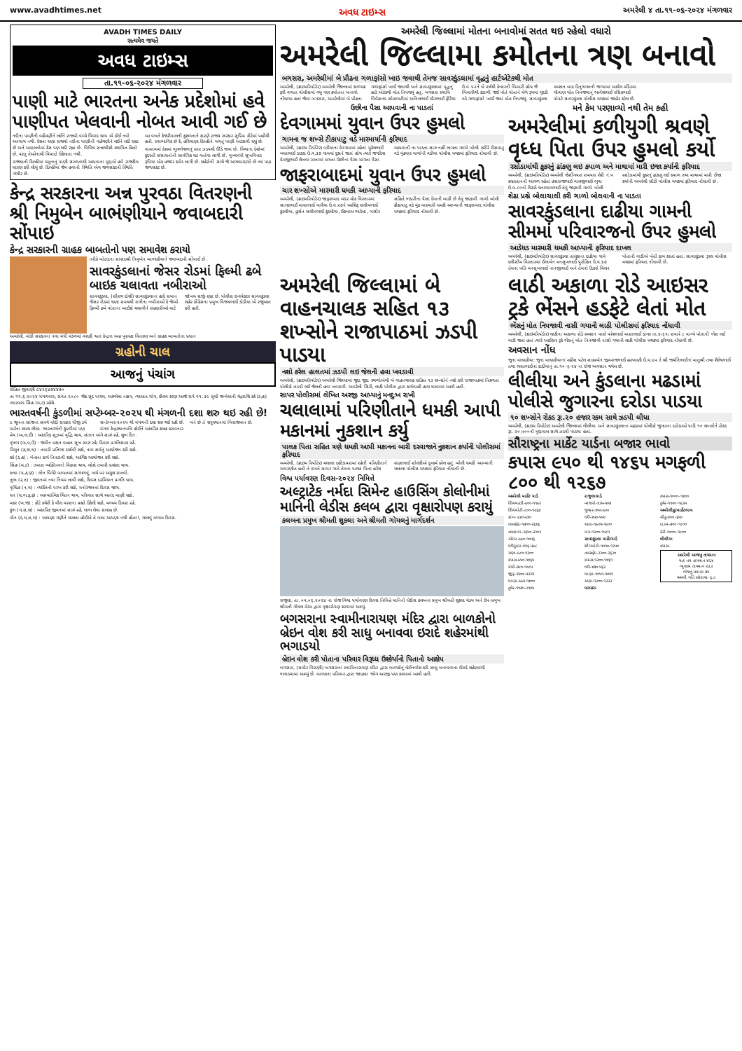www.avadhtimes.net અવધ ટાઇમ્સ અમરેલી ૪ તા.૧૧-૦૬-૨૦૨૪ મંગળવાર
AVADH TIMES DAILY
સત્યમેવ જયતે
અવધ ટાઇમ્સ
તા.૧૧-૦૬-૨૦૨૪ મંગળવાર
પાણી માટે ભારતના અનેક પ્રદેશોમાં હવે પાણીપત ખેલવાની નોબત આવી ગઈ છે
નદીના પાણીની વહેંચણીને લઈને રાજ્યો વચ્ચે વિવાદ થાય એ કોઈ નવો અધ્યાય નથી. દેશના ઘણા રાજ્યો નદીના પાણીની વહેંચણીને લઈને લડી રહ્યા છે અને અદાલતોમાં કેસ પણ લડી રહ્યા છે. વિવિધ સત્તાધીશો સ્થાપિત હિતો છે, પરંતુ તેઓનાથી વિવાદો ઉકેલાતા નથી.
રાજધાની દિલ્હીમાં યમુનાનું પાણી સરળતાથી આપવાના મુદ્દાએ હવે રાજકીય ધારણ કરી લીધું છે. દિલ્હીમાં જેમ હવાની સ્થિતિ એમ જળસંકટની સ્થિતિ ગંભીર છે.
આ વખતે કેજરીવાલની કુશળતાને કારણે રાજ્ય સરકાર સુપ્રિમ કોર્ટમાં પહોંચી હતી. સ્વાભાવિક છે કે, હરિયાણા દિલ્હીને મળતું પાણી અટકાવી રહ્યું છે.
વાસ્તવમાં દેશમાં ભૂગર્ભજળનું સ્તર ઝડપથી ઊંડે જવા છે. વિશ્વના દેશોમાં કુદરતી સંસાધનોની સાર્વત્રિક ઘટ વર્તાવા લાગી છે. મુખ્યમંત્રી સુખવિન્દર રૂપિયા એક હજાર કરોડ લાગી છે. શહેરોની સાથે જે અભયારણ્યો છે ત્યાં પણ જળસંકટ છે.
કેન્દ્ર સરકારના અન્ન પુરવઠા વિતરણની શ્રી નિમુબેન બાભંણીયાને જવાબદારી સોંપાઇ
કેન્દ્ર સરકારની ગ્રાહક બાબતોનો પણ સમાવેશ કરાયો
તરીકે બોટાદના સાંસદશ્રી નિમુબેન બાભંણીયાને જવાબદારી સોંપાઈ છે.
સાવરકુંડલાનાં જેસર રોડમાં ફિલ્મી ઢબે બાઇક ચલાવતા નબીરાઓ
સાવરકુંડલા, (સૌરભ દોશી) સાવરકુંડલાના હાર્દ સમાન જેસર રોડમાં ઘણા સમયથી રાત્રીના નબીરાઓ કે જેઓ ફિલ્મી ઢબે પોતાના બાઈકો ચલાવીને રાહદારીઓ માટે જોખમ સર્જી રહ્યા છે. પોલીસ ઇન્સ્પેકટર સાવરકુંડલા શહેર કોંગ્રેસના પ્રમુખ વિજયભાઈ ડોડીયા એ રજૂઆત કરી હતી.
અમરેલી, મોદી સરકારના નવા મંત્રી મંડળમાં વરણી થતાં કેન્દ્રના અન્ન પુરવઠા વિતરણ અને ગ્રાહક બાબતોના પ્રધાન
ગ્રહોની ચાલ
આજનું પંચાંગ
રોહિત જીવાણી ૯૪૨૬૪૭૪૪૭૦
તા ૧૧.૬.૨૦૨૪ મંગળવાર, સંવંત ૨૦૮૦ જેઠ સુદ પાંચમ, આશ્લેષા નક્ષત્ર, વ્યાઘાત યોગ, કૌલવ કરણ આજે રાત્રે ૧૧.૩૯ સુધી જન્મેલાની ચંદ્રરાશિ કર્ક (ડ,હ) ત્યારબાદ સિંહ (મ,ટ) રહેશે.
ભારતવર્ષની કુંડળીમાં સપ્ટેમ્બર-૨૦૨૫ થી મંગળની દશા શરુ થઇ રહી છે!
૯ જૂનના સાંજના સમયે મોદી સરકાર ત્રીજી ટર્મ માટેના શપથ લીધા. ભારતવર્ષની કુંડળીમાં પણ સપ્ટેમ્બર-૨૦૨૫ થી મંગળની દશા શરુ થઈ રહી છે. મંગળ કેન્દ્રસ્થાનપતિ હોઈને આંતરિક કલહ કરાવનાર બને છે તે શત્રુસ્થાનમાં બિરાજમાન છે.
મેષ (અ,લ,ઈ) : આંતરિક સૂઝમાં વૃદ્ધિ થાય, સંતાન અંગે સારું રહે, શુભ દિન.
વૃષભ (બ,વ,ઉ) : જમીન મકાન વાહન સુખ સારું રહે, દિવસ પ્રગતિકારક રહે.
મિથુન (ક,છ,ઘ) : તમારી પ્રતિભા દર્શાવી શકો, નવા કાર્યનું આયોજન કરી શકો.
કર્ક (ડ,હ) : બેન્કના કાર્ય નિપટાવી શકો, આર્થિક આયોજન કરી શકો.
સિંહ (મ,ટ) : તમારા વ્યક્તિત્વનો વિકાસ થાય, લોકો તમારી પ્રશંસા થાય.
કન્યા (પ,ઠ,ણ) : લોન વિગેરે બાબતમાં સાંભળવું, ખર્ચ પર અંકુશ રાખવો.
તુલા (ર,ત) : જીવનમાં નવા નિયમ લાવી શકો, દિવસ દરમિયાન પ્રગતિ થાય.
વૃશ્ચિક (ન,ય) : વ્યક્તિની પરખ કરી શકો, મનોરંજનમાં દિવસ જાય.
ધન (ધ,ભ,ફ,ઢ) : આધ્યાત્મિક ચિંતન થાય, પરિવાર સાથે આનંદ માણી શકો.
મકર (ખ,જ) : કોર્ટ કચેરી કે વીલ વરસના પ્રશ્નો ઉકેલી શકો, મધ્યમ દિવસ રહે.
કુંભ (ગ,સ,શ) : આંતરિક જીવનમાં સારું રહે, લાભ લેવા સલાહ છે.
મીન (દ,ચ,ઝ,થ) : આપણા ગણીને ચાલતા હોઈએ તે બધા આપણા નથી હોતા!, ચાલવું મધ્યમ દિવસ.
અમરેલી જિલ્લામાં મોતના બનાવોમાં સતત થઇ રહેલો વધારો
અમરેલી જિલ્લામા કમોતના ત્રણ બનાવો
બગસરા, અમરેલીમાં બે પ્રૌઢના ગળાફાંસો ખાઇ જવાથી તેમજ સાવરકુંડલામાં વૃદ્ધનું હાર્ટએટેકથી મોત
અમરેલી, (ક્રાઇમરિપોર્ટર) અમરેલી જિલ્લામાં કાળચક્ર ફરી વળતા પોલીસમાં વધુ ત્રણ કમોતના બનાવો નોંધાયા હતાં જેમાં બગસરા, અમરેલીમાં બે પ્રૌઢના ગળાફાંસો ખાઈ જવાથી અને સાવરકુંડલામાં વૃદ્ધનું હાર્ટ એટેકથી મોત નિપજ્યું હતું. બગસરા સ્વામિ વિવેકાનંદ સોસાયટીમાં અનિલભાઈ ધીરુભાઈ ફીરૈયા ઉ.વ.૫૨ને બે વર્ષથી કેન્સરની બિમારી હોય જે બિમારીથી કંટાળી જઈ પોતે પોતાને મેળે રૂમમાં ચુંદડી વડે ગળાફાંસો ખાઈ જતાં મોત નિપજ્યું. સાવરકુંડલા સ્મશાન બાદ દિનુભગતની જગ્યામાં આવેલ મંદિરમાં ચૌવાણ મોત નિપજયાનું ભાવેશભાઈ રસિકભાઈ પોપટે સાવરકુંડલા પોલીસ મથકમાં જાહેર કરેલ છે.
ઉછીના પૈસા આપવાની ના પાડતાં
દેવગામમાં યુવાન ઉપર હુમલો
ગામના જ શખ્સે ટીકાપાટુ વડે મારમાર્યાની ફરિયાદ
અમરેલી, (ક્રાઇમ રિપોર્ટર) વડીયાના દેવગામમાં રહેતાં મુકેશભાઈ બધાભાઈ ડાકડા ઉ.વ.૩૭ ગામમાં દુકાને જતાં હોય ત્યારે જગદિશ પ્રેમજીભાઈ શેખવા રસ્તામાં મળતાં ઉછીના પૈસા માંગતા પૈસા આપવાની ના પાડતા સારુ નહીં લાગતા ગાળો બોલી શરીરે ટીકાપાટુ વડે મુંઢમાર માર્યાની વડીયા પોલીસ મથકમાં ફરિયાદ નોંધાવી છે.
જાફરાબાદમાં યુવાન ઉપર હુમલો
ચાર શખ્સોએ મારમારી ધમકી આપ્યાની ફરિયાદ
અમરેલી, (ક્રાઇમરિપોર્ટર) જાફરાબાદ બંદર ચોક વિસ્તારમાં સાગરભાઈ મામાભાઈ બારૈયા ઉ.વ.૨૭ને આશિફ સલીમભાઈ કુંડલીયા, હુસેન સલીમભાઈ કુંડલીયા, ઈકબાલ ભાડેલા, બસીર સહિતે ભંડારીના પૈસા દેવાની બાકી છે તેવું જણાવી ગાળો બોલી ઢીકાપાટુ વડે મુંઢ મારમારી ધમકી આપ્યાની જાફરાબાદ પોલીસ મથકમાં ફરિયાદ નોંધાવી છે.
મને કેમ પરણાવ્યો નથી તેમ કહી
અમરેલીમાં કળીયુગી શ્રવણે વૃધ્ધ પિતા ઉપર હુમલો કર્યો
રસોડામાંથી કુકરનું ઢાંકણુ લઇ કપાળ અને માથામાં મારી ઇજા કર્યાની ફરિયાદ
અમરેલી, (ક્રાઇમરિપોર્ટર) અમરેલી જેસીંગપરા રામપરા શેરી નં.૫ કબ્રસ્તાનની આગળ રહેતાં હંસરાજભાઈ વાલજીભાઈ ભુવા ઉ.વ.૮૦નો દિકરો ઘનશ્યામભાઈ તેવું જણાવી ગાળો બોલી રસોડામાંથી કુકરનું ઢાંકણુ લઈ કપાળ તથા માથામાં મારી ઈજા કર્યાની અમરેલી સીટી પોલીસ મથકમાં ફરિયાદ નોંધાવી છે.
શેઢા પ્રશ્ને બોલાચાલી કરી ગાળો બોલવાની ના પાડતા
સાવરકુંડલાના દાઢીયા ગામની સીમમાં પરિવારજનો ઉપર હુમલો
આડેધડ મારમારી ધમકી આપ્યાની ફરિયાદ દાખલ
અમરેલી, (ક્રાઇમરિપોર્ટર) સાવરકુંડલા તાલુકાના દાઢીયા ગામે દલીસીમ વિસ્તારમાં ઈલાબેન મનસુખભાઈ પુરોહિત ઉ.વ.૪૭ તેમના પતિ મનસુખભાઈ નાનજીભાઈ અને તેમનો દિકરો મિલન પોતાની વાડીએ ખેતી કામ કરતાં હતાં. સાવરકુંડલા રૂરલ પોલીસ મથકમાં ફરિયાદ નોંધાવી છે.
અમરેલી જિલ્લામાં બે વાહનચાલક સહિત ૧૩ શખ્સોને રાજાપાઠમાં ઝડપી પાડયા
નશો કરેલ હાલતમાં ઝડપી લઇ જેલની હવા ખવડાવી
અમરેલી, (ક્રાઇમરિપોર્ટર) અમરેલી જિલ્લામાં જુદા જુદા સ્થળોએથી બે વાહનચાલક સહિત ૧૩ શખ્સોને નશો કરી રાજાપાઠમાં નિકળતા પોલીસે ઝડપી લઈ જેલની હવા ખવડાવી. અમરેલી સિટી, લાઠી પોલીસ દ્વારા કાર્યવાહી હાથ ધરવામાં આવી હતી.
સાપર પોલીસમાં લેખિત અરજી આપ્યાનું મનદુઃખ રાખી
ચલાલામાં પરિણીતાને ધમકી આપી મકાનમાં નુકશાન કર્યુ
પાલક પિતા સહિત ત્રણે ધમકી આપી મકાનના બારી દરવાજાને નુકશાન કર્યાની પોલીસમાં ફરિયાદ
અમરેલી, (ક્રાઇમ રિપોર્ટર) ચલાલા દહીડાપરામાં રહેતી પરિણીતાને અપરણીત હતી તે વખતે સાપર ગામે તેમના પાલક પિતા હરેશ રાણાભાઈ સોલંકીએ દુષ્કર્મ કરેલ હતું. બોલી ધમકી આપ્યાની ચલાલા પોલીસ મથકમાં ફરિયાદ નોંધાવી છે.
વિશ્વ પર્યાવરણ દિવસ-૨૦૨૪ નિમિત્તે
અલ્ટ્રાટેક નર્મદા સિમેન્ટ હાઉસિંગ કોલોનીમાં માનિની લેડીસ કલબ દ્વારા વૃક્ષારોપણ કરાયું
કલબના પ્રમુખ શ્રીમતી શુકલા અને શ્રીમતી ગોયલનું માર્ગદર્શન
રાજુલા, તા. ૦૫.૦૬.૨૦૨૪ ના રોજ વિશ્વ પર્યાવરણ દિવસ નિમિત્તે માનિની લેડીસ કલબના પ્રમુખ શ્રીમતી શુકલા મેડમ અને ઉપ-પ્રમુખ શ્રીમતી ગોયલ મેડમ દ્વારા વૃક્ષારોપણ કરવામાં આવ્યું.
બગસરાના સ્વામીનારાયણ મંદિર દ્વારા બાળકોનો બ્રેઇન વોશ કરી સાધુ બનાવવા ઇરાદે શહેરમાંથી ભગાડયો
બ્રેઇન વોશ કરી પોતાના પરિવાર વિરૂધ્ધ ઉશ્કેર્યાનો પિતાનો આક્ષેપ
બગસરા, (સમીર વિરાણી) બગસરાનાં સ્વામિનારાયણ મંદિર દ્વારા બાળકોનું બ્રેઈનવોશ કરી સાધુ બનાવવાના ઈરાદે શહેરમાંથી ભગાડવામાં આવ્યું છે. બાળકના પરિવાર દ્વારા જાણવા જોગ અરજી પણ કરવામાં આવી હતી.
લાઠી અકાળા રોડે આઇસર ટ્રકે ભેંસને હડફેટે લેતાં મોત
ભેંસનું મોત નિપજાવી નાસી ગયાની લાઠી પોલીસમાં ફરિયાદ નોંધાવી
અમરેલી, (ક્રાઇમરિપોર્ટર) લાઠીના અકાળા રોડે સ્મશાન પાસે પરેશભાઈ માસાભાઈ ડાંગર તા.૪-૬ના સવારે ૮ વાગ્યે પોતાની ભેંસ લઈ વાડી જતાં હતાં ત્યારે આઈસર ટ્રકે ભેંસનું મોત નિપજાવી નાસી ગયાની લાઠી પોલીસ મથકમાં ફરિયાદ નોંધાવી છે.
અવસાન નોંધ
જુના વાઘણીયા: જુના વાઘણીયાનાં રહીશ પટેલ સાકરબેન જીવરાજભાઈ હરખાણી ઉ.વ.૯૫ તે શ્રી જયંતિભાઈનાં માતુશ્રી તથા શૈલેષભાઈ તથા ભરતભાઈનાં દાદીમાનું તા.૧૦-૬-૨૪ નાં રોજ અવસાન થયેલ છે.
લીલીયા અને કુંડલાના મઢડામાં પોલીસે જુગારના દરોડા પાડયા
૧૦ શખ્સોને રોકડ રૂા.૨૦ હજાર રકમ સાથે ઝડપી લીધા
અમરેલી, (ક્રાઇમ રિપોર્ટર) અમરેલી જિલ્લામાં લીલીયા અને સાવરકુંડલાના મઢડામાં પોલીસે જુગારના દરોડાઓ પાડી ૧૦ શખ્સોને રોકડ રૂા. ૨૦,૫૦૦ની મુદ્દામાલ સાથે ઝડપી પાડયા હતાં.
સૌરાષ્ટ્રના માર્કેટ યાર્ડના બજાર ભાવો
કપાસ ૯૫૦ થી ૧૪૬૫ મગફળી ૮૦૦ થી ૧૨૬૭
અમરેલી માર્કેટ યાર્ડ
શિંગમઠડી-૯૦૦-૧૧૯૨
શિંગમોટી-૮૦૦-૧૨૬૭
કાંગ- ૯૪૦-૯૪૦
તલસફેદ-૧૭૦૦-૨૬૪૬
તલકાળા-૨૬૫૦-૩૨૦૩
એરંડા-૯૯૦-૧૦૫૬
ઘઉંટુકડા-૪૫૬-૫૯૮
ચણા-૯૮૦-૧૩૦૦
કપાસ-૯૫૦-૧૪૬૫
મેથી-૭૮૦-૧૦૮૫
જીરૂ-૨૫૦૦-૫૩૨૫
ધાણા-૯૯૫-૧૪૦૦
તુવેર-૧૧૭૫-૨૧૪૫
રાજુલાયાર્ડ
બાજરો-૪૩૫-૫૦૭
જુવાર-૪૫૦-૯૦૦
ઘઉં-૪૫૦-૫૫૦
અડદ-૧૯૨૫-૧૯૦૦
મગ-૧૨૦૦-૧૫૮૧
સાવરકુંડલા માર્કેટયાર્ડ
શીંગમોટી-૧૦૫૦-૧૨૫૦
તલસફેદ-૨૨૦૦-૨૬૨૦
કપાસ-૧૩૦૦-૧૪૬૧
ઘઉં-૪૭૦-૫૬૨
ધાણા-૧૦૫૧-૧૦૫૧
ચણા-૧૨૦૦-૧૩૩૩
બગસરા
કપાસ-૧૦૦૦-૧૪૦૦
તુવેર-૧૧૦૦-૧૯૩૫
અમરેલીકુટમાર્કેટભાવ
ચીકુ-૪૦૦-૬૫૦
દાડમ-૭૦૦-૧૮૦૦
કેરી-૧૦૦૦-૧૮૦૦
લીલીયા
કપાસ-
અમરેલી આજનુ તાપમાન
મહ ત્તમ તાપમાન ૪૨.૪
ન્યુનતમ તાપમાન ૨૩.૩
ભેજનું પ્રમાણ ૭૫
પવનની ગતિ સરેરાશ- ૬.૮